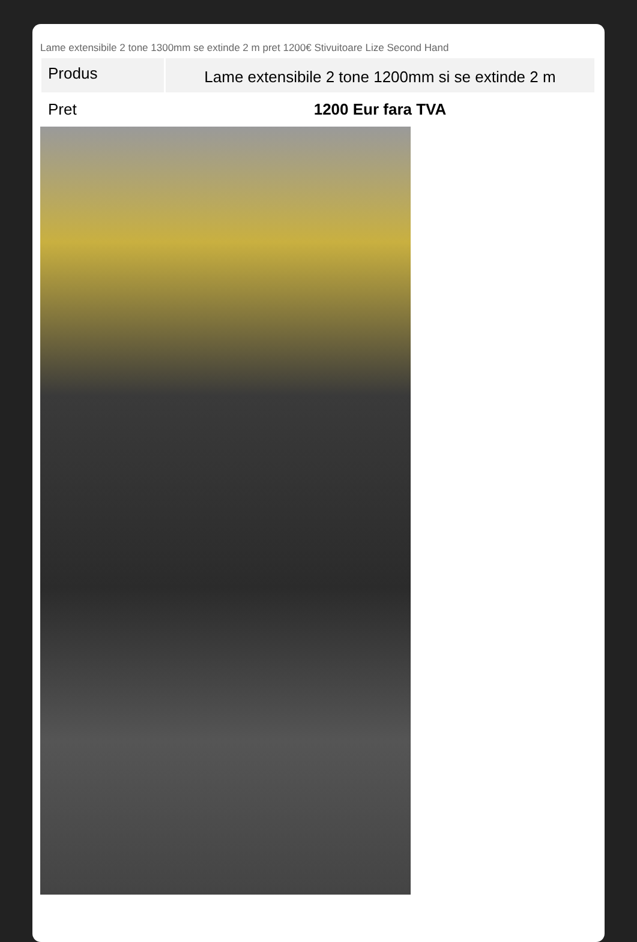Lame extensibile 2 tone 1300mm se extinde 2 m pret 1200€ Stivuitoare Lize Second Hand
| Produs | Lame extensibile 2 tone 1200mm si se extinde 2 m |
| Pret | 1200 Eur fara TVA |